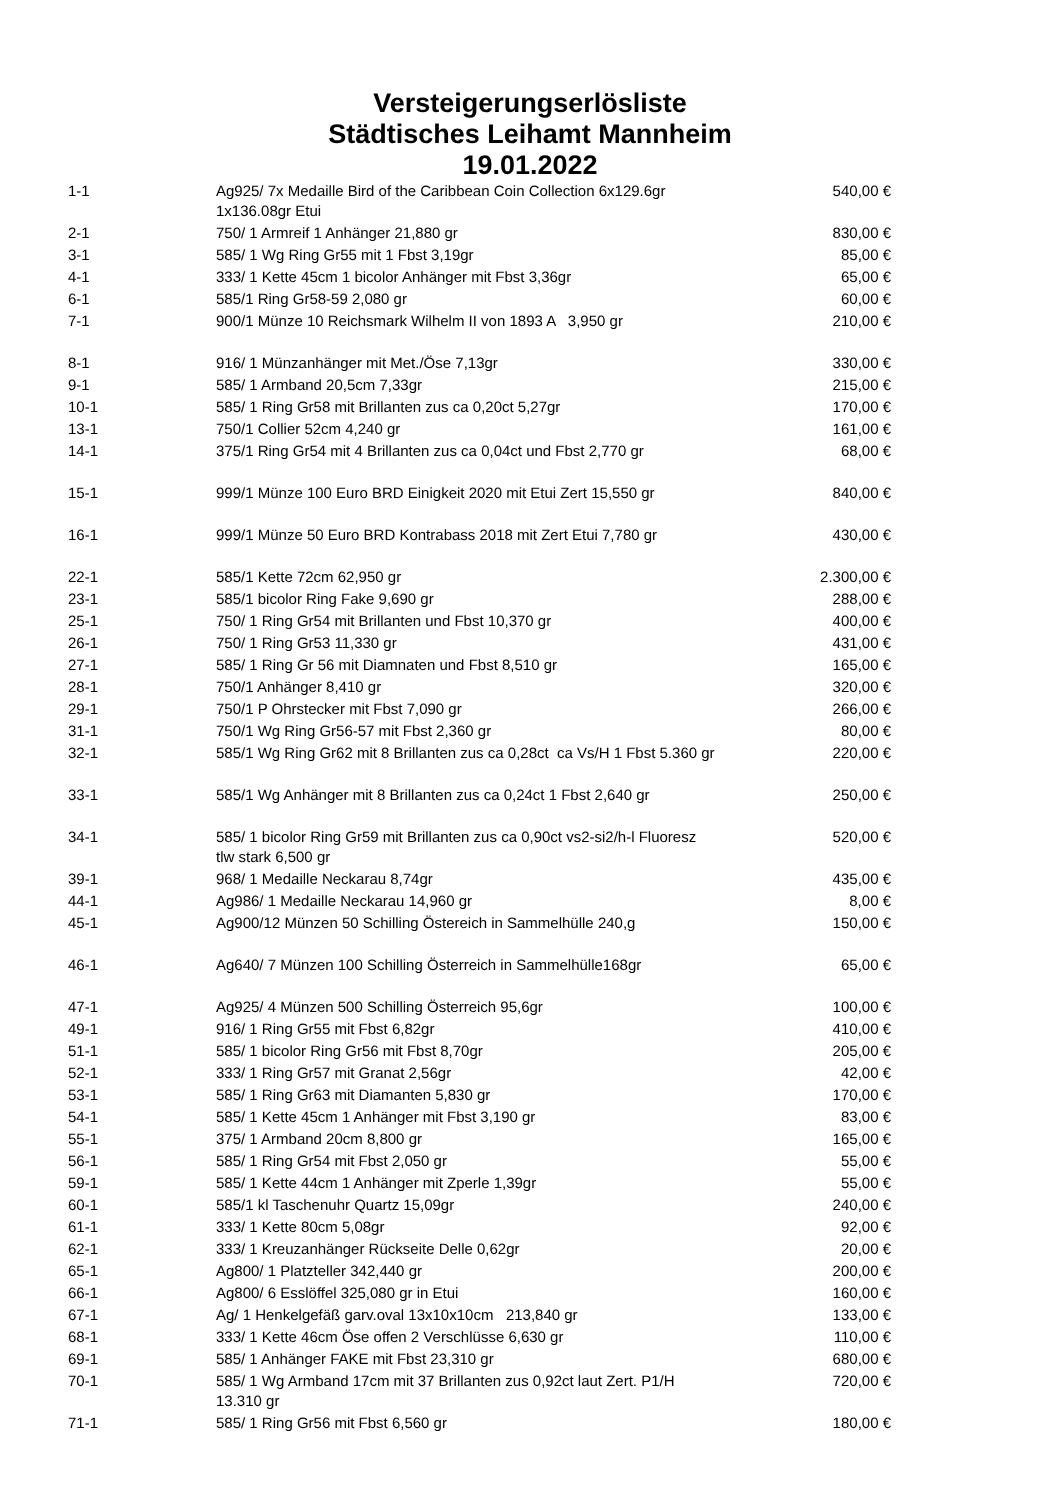Versteigerungserlösliste
Städtisches Leihamt Mannheim
19.01.2022
| 1-1 | Ag925/ 7x Medaille Bird of the Caribbean Coin Collection 6x129.6gr 1x136.08gr Etui | 540,00 € |
| 2-1 | 750/ 1 Armreif 1 Anhänger 21,880 gr | 830,00 € |
| 3-1 | 585/ 1 Wg Ring Gr55 mit 1 Fbst 3,19gr | 85,00 € |
| 4-1 | 333/ 1 Kette 45cm 1 bicolor Anhänger mit Fbst 3,36gr | 65,00 € |
| 6-1 | 585/1 Ring Gr58-59 2,080 gr | 60,00 € |
| 7-1 | 900/1 Münze 10 Reichsmark Wilhelm II von 1893 A 3,950 gr | 210,00 € |
| 8-1 | 916/ 1 Münzanhänger mit Met./Öse 7,13gr | 330,00 € |
| 9-1 | 585/ 1 Armband 20,5cm 7,33gr | 215,00 € |
| 10-1 | 585/ 1 Ring Gr58 mit Brillanten zus ca 0,20ct 5,27gr | 170,00 € |
| 13-1 | 750/1 Collier 52cm 4,240 gr | 161,00 € |
| 14-1 | 375/1 Ring Gr54 mit 4 Brillanten zus ca 0,04ct und Fbst 2,770 gr | 68,00 € |
| 15-1 | 999/1 Münze 100 Euro BRD Einigkeit 2020 mit Etui Zert 15,550 gr | 840,00 € |
| 16-1 | 999/1 Münze 50 Euro BRD Kontrabass 2018 mit Zert Etui 7,780 gr | 430,00 € |
| 22-1 | 585/1 Kette 72cm 62,950 gr | 2.300,00 € |
| 23-1 | 585/1 bicolor Ring Fake 9,690 gr | 288,00 € |
| 25-1 | 750/ 1 Ring Gr54 mit Brillanten und Fbst 10,370 gr | 400,00 € |
| 26-1 | 750/ 1 Ring Gr53 11,330 gr | 431,00 € |
| 27-1 | 585/ 1 Ring Gr 56 mit Diamnaten und Fbst 8,510 gr | 165,00 € |
| 28-1 | 750/1 Anhänger 8,410 gr | 320,00 € |
| 29-1 | 750/1 P Ohrstecker mit Fbst 7,090 gr | 266,00 € |
| 31-1 | 750/1 Wg Ring Gr56-57 mit Fbst 2,360 gr | 80,00 € |
| 32-1 | 585/1 Wg Ring Gr62 mit 8 Brillanten zus ca 0,28ct ca Vs/H 1 Fbst 5.360 gr | 220,00 € |
| 33-1 | 585/1 Wg Anhänger mit 8 Brillanten zus ca 0,24ct 1 Fbst 2,640 gr | 250,00 € |
| 34-1 | 585/ 1 bicolor Ring Gr59 mit Brillanten zus ca 0,90ct vs2-si2/h-l Fluoresz tlw stark 6,500 gr | 520,00 € |
| 39-1 | 968/ 1 Medaille Neckarau 8,74gr | 435,00 € |
| 44-1 | Ag986/ 1 Medaille Neckarau 14,960 gr | 8,00 € |
| 45-1 | Ag900/12 Münzen 50 Schilling Östereich in Sammelhülle 240,g | 150,00 € |
| 46-1 | Ag640/ 7 Münzen 100 Schilling Österreich in Sammelhülle168gr | 65,00 € |
| 47-1 | Ag925/ 4 Münzen 500 Schilling Österreich 95,6gr | 100,00 € |
| 49-1 | 916/ 1 Ring Gr55 mit Fbst 6,82gr | 410,00 € |
| 51-1 | 585/ 1 bicolor Ring Gr56 mit Fbst 8,70gr | 205,00 € |
| 52-1 | 333/ 1 Ring Gr57 mit Granat 2,56gr | 42,00 € |
| 53-1 | 585/ 1 Ring Gr63 mit Diamanten 5,830 gr | 170,00 € |
| 54-1 | 585/ 1 Kette 45cm 1 Anhänger mit Fbst 3,190 gr | 83,00 € |
| 55-1 | 375/ 1 Armband 20cm 8,800 gr | 165,00 € |
| 56-1 | 585/ 1 Ring Gr54 mit Fbst 2,050 gr | 55,00 € |
| 59-1 | 585/ 1 Kette 44cm 1 Anhänger mit Zperle 1,39gr | 55,00 € |
| 60-1 | 585/1 kl Taschenuhr Quartz 15,09gr | 240,00 € |
| 61-1 | 333/ 1 Kette 80cm 5,08gr | 92,00 € |
| 62-1 | 333/ 1 Kreuzanhänger Rückseite Delle 0,62gr | 20,00 € |
| 65-1 | Ag800/ 1 Platzteller 342,440 gr | 200,00 € |
| 66-1 | Ag800/ 6 Esslöffel 325,080 gr in Etui | 160,00 € |
| 67-1 | Ag/ 1 Henkelgefäß garv.oval 13x10x10cm 213,840 gr | 133,00 € |
| 68-1 | 333/ 1 Kette 46cm Öse offen 2 Verschlüsse 6,630 gr | 110,00 € |
| 69-1 | 585/ 1 Anhänger FAKE mit Fbst 23,310 gr | 680,00 € |
| 70-1 | 585/ 1 Wg Armband 17cm mit 37 Brillanten zus 0,92ct laut Zert. P1/H 13.310 gr | 720,00 € |
| 71-1 | 585/ 1 Ring Gr56 mit Fbst 6,560 gr | 180,00 € |